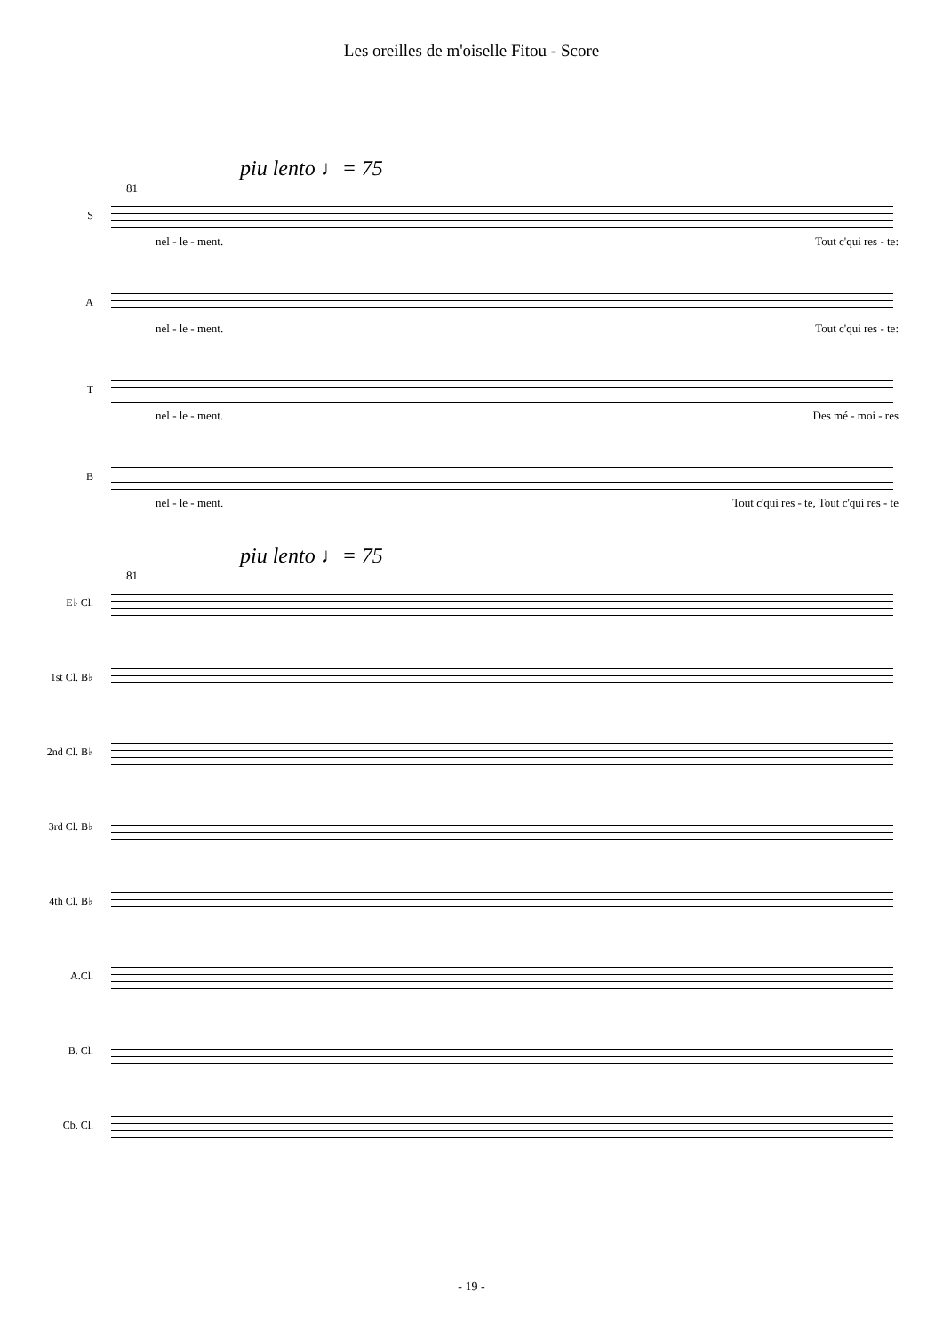Les oreilles de m'oiselle Fitou - Score
piu lento ♩= 75
81
S
nel - le - ment. Tout c'qui res - te:
A
nel - le - ment. Tout c'qui res - te:
T
nel - le - ment. Des mé - moi - res
B
nel - le - ment. Tout c'qui res - te, Tout c'qui res - te
piu lento ♩= 75
81
E♭ Cl.
1st Cl. B♭
2nd Cl. B♭
3rd Cl. B♭
4th Cl. B♭
A.Cl.
B. Cl.
Cb. Cl.
- 19 -